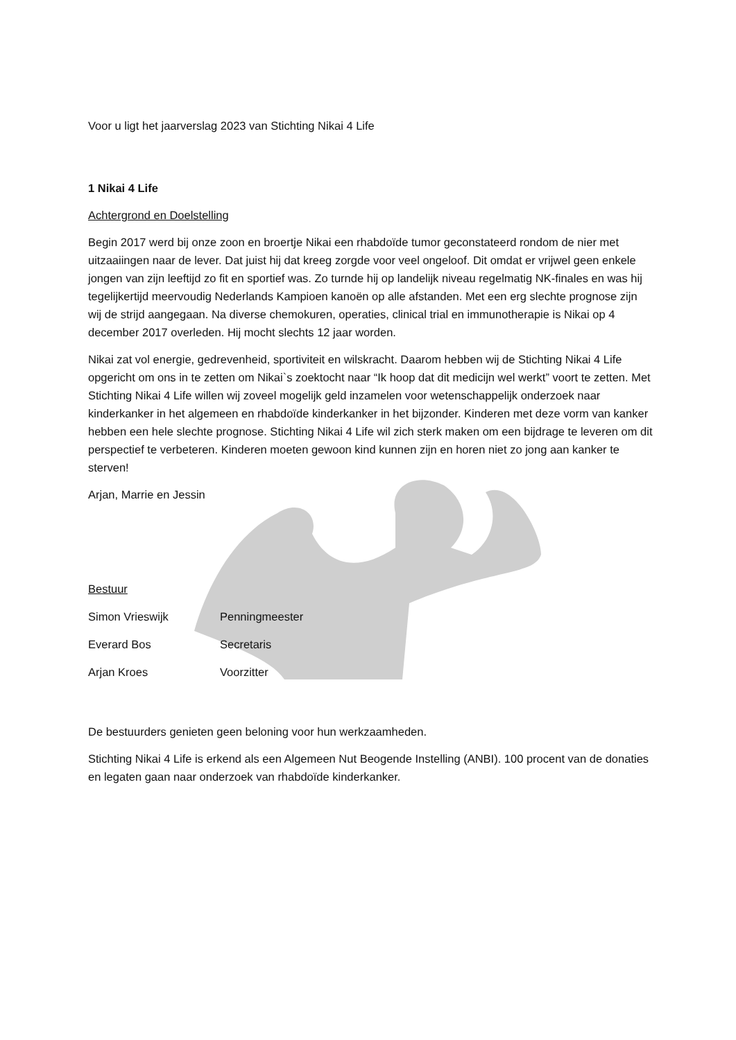Voor u ligt het jaarverslag 2023 van Stichting Nikai 4 Life
1 Nikai 4 Life
Achtergrond en Doelstelling
Begin 2017 werd bij onze zoon en broertje Nikai een rhabdoïde tumor geconstateerd rondom de nier met uitzaaiingen naar de lever. Dat juist hij dat kreeg zorgde voor veel ongeloof. Dit omdat er vrijwel geen enkele jongen van zijn leeftijd zo fit en sportief was. Zo turnde hij op landelijk niveau regelmatig NK-finales en was hij tegelijkertijd meervoudig Nederlands Kampioen kanoën op alle afstanden. Met een erg slechte prognose zijn wij de strijd aangegaan. Na diverse chemokuren, operaties, clinical trial en immunotherapie is Nikai op 4 december 2017 overleden. Hij mocht slechts 12 jaar worden.
Nikai zat vol energie, gedrevenheid, sportiviteit en wilskracht. Daarom hebben wij de Stichting Nikai 4 Life opgericht om ons in te zetten om Nikai`s zoektocht naar “Ik hoop dat dit medicijn wel werkt” voort te zetten. Met Stichting Nikai 4 Life willen wij zoveel mogelijk geld inzamelen voor wetenschappelijk onderzoek naar kinderkanker in het algemeen en rhabdoïde kinderkanker in het bijzonder. Kinderen met deze vorm van kanker hebben een hele slechte prognose. Stichting Nikai 4 Life wil zich sterk maken om een bijdrage te leveren om dit perspectief te verbeteren. Kinderen moeten gewoon kind kunnen zijn en horen niet zo jong aan kanker te sterven!
Arjan, Marrie en Jessin
Bestuur
Simon Vrieswijk Penningmeester
Everard Bos Secretaris
Arjan Kroes Voorzitter
De bestuurders genieten geen beloning voor hun werkzaamheden.
Stichting Nikai 4 Life is erkend als een Algemeen Nut Beogende Instelling (ANBI). 100 procent van de donaties en legaten gaan naar onderzoek van rhabdoïde kinderkanker.